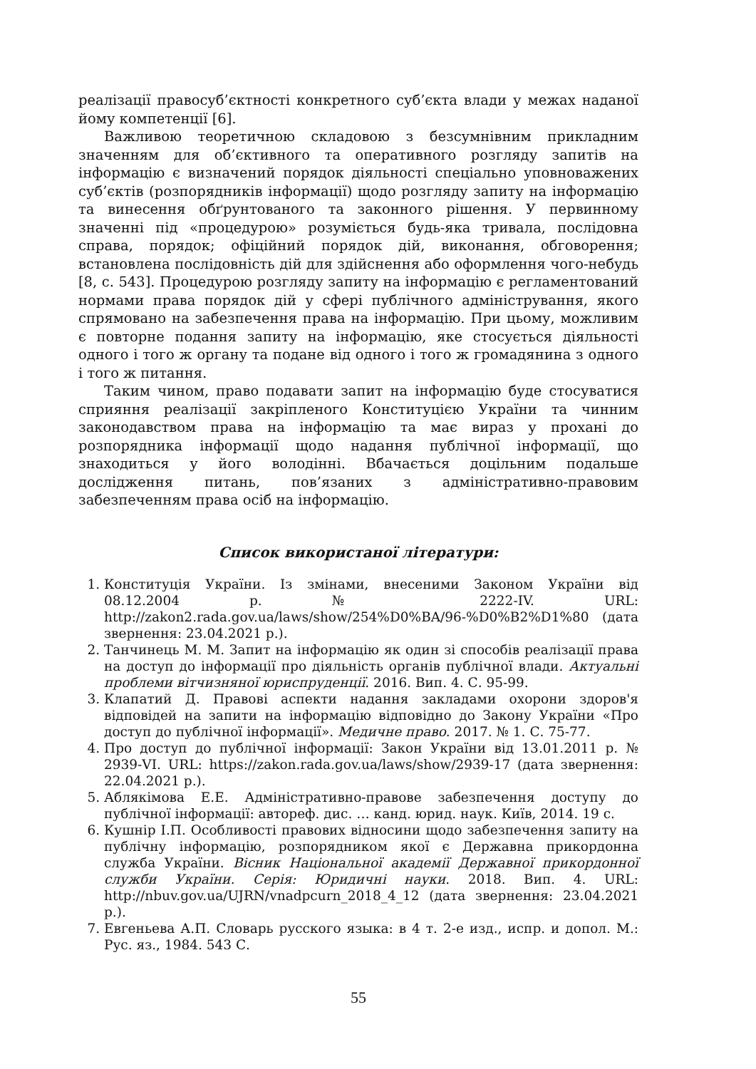реалізації правосуб’єктності конкретного суб’єкта влади у межах наданої йому компетенції [6].
Важливою теоретичною складовою з безсумнівним прикладним значенням для об’єктивного та оперативного розгляду запитів на інформацію є визначений порядок діяльності спеціально уповноважених суб’єктів (розпорядників інформації) щодо розгляду запиту на інформацію та винесення обґрунтованого та законного рішення. У первинному значенні під «процедурою» розуміється будь-яка тривала, послідовна справа, порядок; офіційний порядок дій, виконання, обговорення; встановлена послідовність дій для здійснення або оформлення чого-небудь [8, с. 543]. Процедурою розгляду запиту на інформацію є регламентований нормами права порядок дій у сфері публічного адміністрування, якого спрямовано на забезпечення права на інформацію. При цьому, можливим є повторне подання запиту на інформацію, яке стосується діяльності одного і того ж органу та подане від одного і того ж громадянина з одного і того ж питання.
Таким чином, право подавати запит на інформацію буде стосуватися сприяння реалізації закріпленого Конституцією України та чинним законодавством права на інформацію та має вираз у прохані до розпорядника інформації щодо надання публічної інформації, що знаходиться у його володінні. Вбачається доцільним подальше дослідження питань, пов’язаних з адміністративно-правовим забезпеченням права осіб на інформацію.
Список використаної літератури:
1. Конституція України. Із змінами, внесеними Законом України від 08.12.2004 р. № 2222-IV. URL: http://zakon2.rada.gov.ua/laws/show/254%D0%BA/96-%D0%B2%D1%80 (дата звернення: 23.04.2021 р.).
2. Танчинець М. М. Запит на інформацію як один зі способів реалізації права на доступ до інформації про діяльність органів публічної влади. Актуальні проблеми вітчизняної юриспруденції. 2016. Вип. 4. С. 95-99.
3. Клапатий Д. Правові аспекти надання закладами охорони здоров'я відповідей на запити на інформацію відповідно до Закону України «Про доступ до публічної інформації». Медичне право. 2017. № 1. С. 75-77.
4. Про доступ до публічної інформації: Закон України від 13.01.2011 р. № 2939-VI. URL: https://zakon.rada.gov.ua/laws/show/2939-17 (дата звернення: 22.04.2021 р.).
5. Аблякімова Е.Е. Адміністративно-правове забезпечення доступу до публічної інформації: автореф. дис. … канд. юрид. наук. Київ, 2014. 19 с.
6. Кушнір І.П. Особливості правових відносини щодо забезпечення запиту на публічну інформацію, розпорядником якої є Державна прикордонна служба України. Вісник Національної академії Державної прикордонної служби України. Серія: Юридичні науки. 2018. Вип. 4. URL: http://nbuv.gov.ua/UJRN/vnadpcurn_2018_4_12 (дата звернення: 23.04.2021 р.).
7. Евгеньева А.П. Словарь русского языка: в 4 т. 2-е изд., испр. и допол. М.: Рус. яз., 1984. 543 С.
55